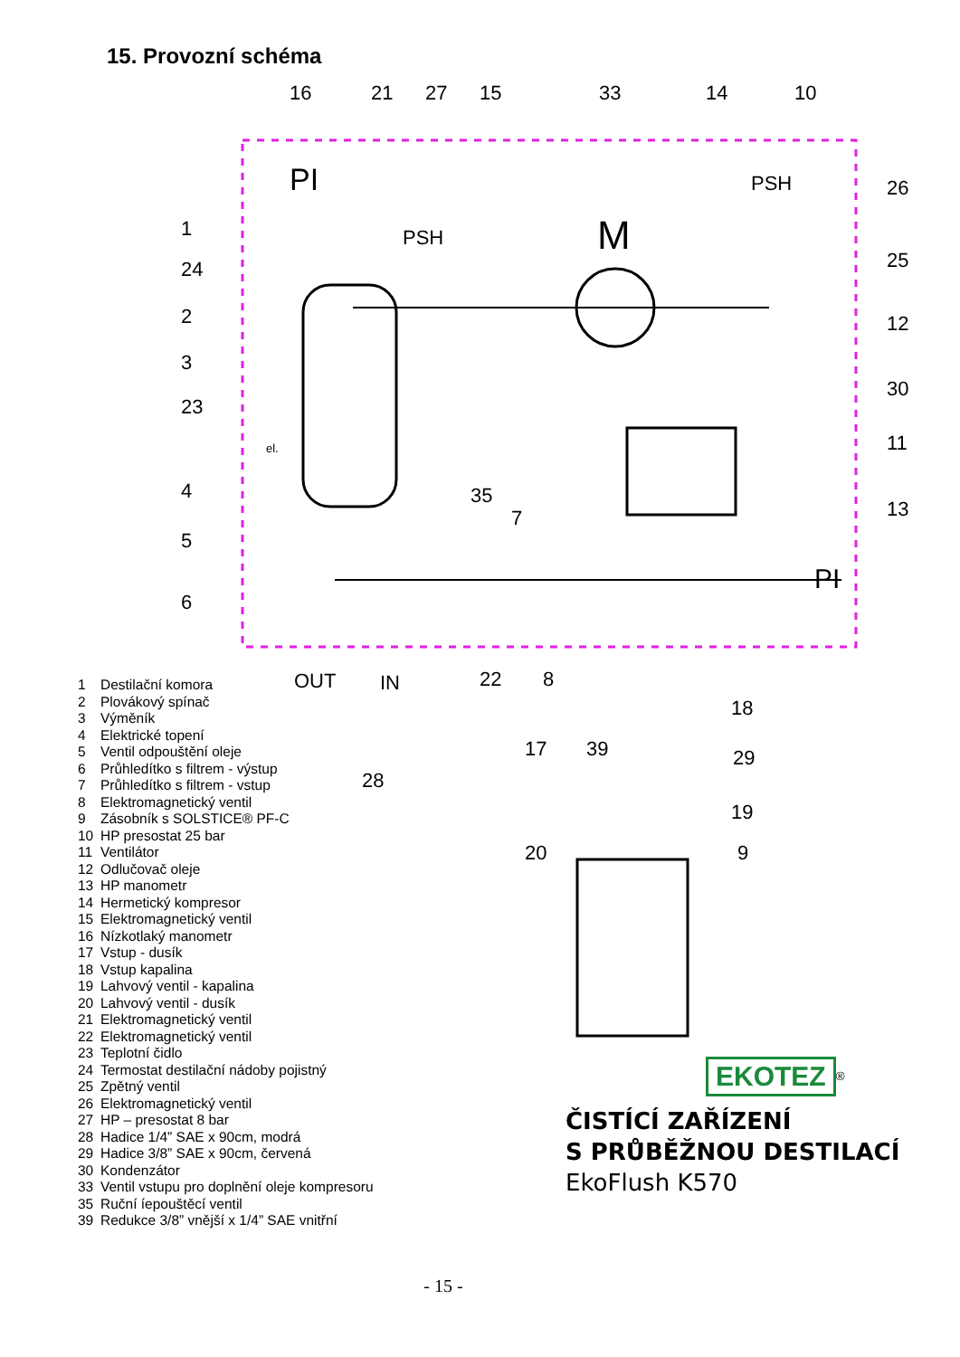15. Provozní schéma
PI
PSH
M
PSH
PI
16
21
27
15
33
14
10
1
24
2
3
23
4
5
6
26
25
12
30
11
13
el.
35
7
OUT
IN
22
8
18
29
17
39
28
19
20
9
1 Destilační komora
2 Plovákový spínač
3 Výměník
4 Elektrické topení
5 Ventil odpouštění oleje
6 Průhledítko s filtrem - výstup
7 Průhledítko s filtrem - vstup
8 Elektromagnetický ventil
9 Zásobník s SOLSTICE® PF-C
10 HP presostat 25 bar
11 Ventilátor
12 Odlučovač oleje
13 HP manometr
14 Hermetický kompresor
15 Elektromagnetický ventil
16 Nízkotlaký manometr
17 Vstup - dusík
18 Vstup kapalina
19 Lahvový ventil - kapalina
20 Lahvový ventil - dusík
21 Elektromagnetický ventil
22 Elektromagnetický ventil
23 Teplotní čidlo
24 Termostat destilační nádoby pojistný
25 Zpětný ventil
26 Elektromagnetický ventil
27 HP – presostat 8 bar
28 Hadice 1/4” SAE x 90cm, modrá
29 Hadice 3/8” SAE x 90cm, červená
30 Kondenzátor
33 Ventil vstupu pro doplnění oleje kompresoru
35 Ruční íepouštěcí ventil
39 Redukce 3/8” vnější x 1/4” SAE vnitřní
EKOTEZ
<sup>®</sup>
ČISTÍCÍ ZAŘÍZENÍ
S PRŮBĚŽNOU DESTILACÍ
EkoFlush K570
- 15 -